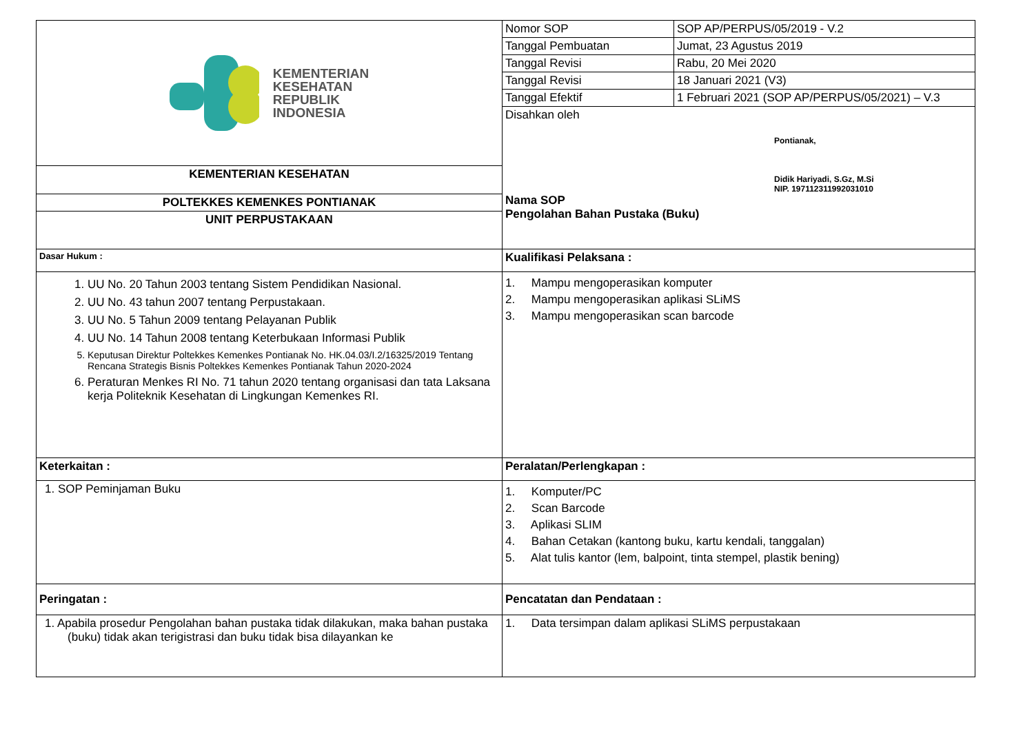| KEMENTERIAN KESEHATAN REPUBLIK INDONESIA | Nomor SOP | SOP AP/PERPUS/05/2019 - V.2 |
| | Tanggal Pembuatan | Jumat, 23 Agustus 2019 |
| | Tanggal Revisi | Rabu, 20 Mei 2020 |
| | Tanggal Revisi | 18 Januari 2021 (V3) |
| | Tanggal Efektif | 1 Februari 2021 (SOP AP/PERPUS/05/2021) – V.3 |
| | Disahkan oleh Pontianak, Didik Hariyadi, S.Gz, M.Si NIP. 197112311992031010 Nama SOP Pengolahan Bahan Pustaka (Buku) | |
| KEMENTERIAN KESEHATAN | | |
| POLTEKKES KEMENKES PONTIANAK | | |
| UNIT PERPUSTAKAAN | | |
| Dasar Hukum : | Kualifikasi Pelaksana : | |
| 1. UU No. 20 Tahun 2003 tentang Sistem Pendidikan Nasional. 2. UU No. 43 tahun 2007 tentang Perpustakaan. 3. UU No. 5 Tahun 2009 tentang Pelayanan Publik 4. UU No. 14 Tahun 2008 tentang Keterbukaan Informasi Publik 5. Keputusan Direktur Poltekkes Kemenkes Pontianak No. HK.04.03/I.2/16325/2019 Tentang Rencana Strategis Bisnis Poltekkes Kemenkes Pontianak Tahun 2020-2024 6. Peraturan Menkes RI No. 71 tahun 2020 tentang organisasi dan tata Laksana kerja Politeknik Kesehatan di Lingkungan Kemenkes RI. | 1. Mampu mengoperasikan komputer 2. Mampu mengoperasikan aplikasi SLiMS 3. Mampu mengoperasikan scan barcode | |
| Keterkaitan : | Peralatan/Perlengkapan : | |
| 1. SOP Peminjaman Buku | 1. Komputer/PC 2. Scan Barcode 3. Aplikasi SLIM 4. Bahan Cetakan (kantong buku, kartu kendali, tanggalan) 5. Alat tulis kantor (lem, balpoint, tinta stempel, plastik bening) | |
| Peringatan : | Pencatatan dan Pendataan : | |
| 1. Apabila prosedur Pengolahan bahan pustaka tidak dilakukan, maka bahan pustaka (buku) tidak akan terigistrasi dan buku tidak bisa dilayankan ke | 1. Data tersimpan dalam aplikasi SLiMS perpustakaan | |